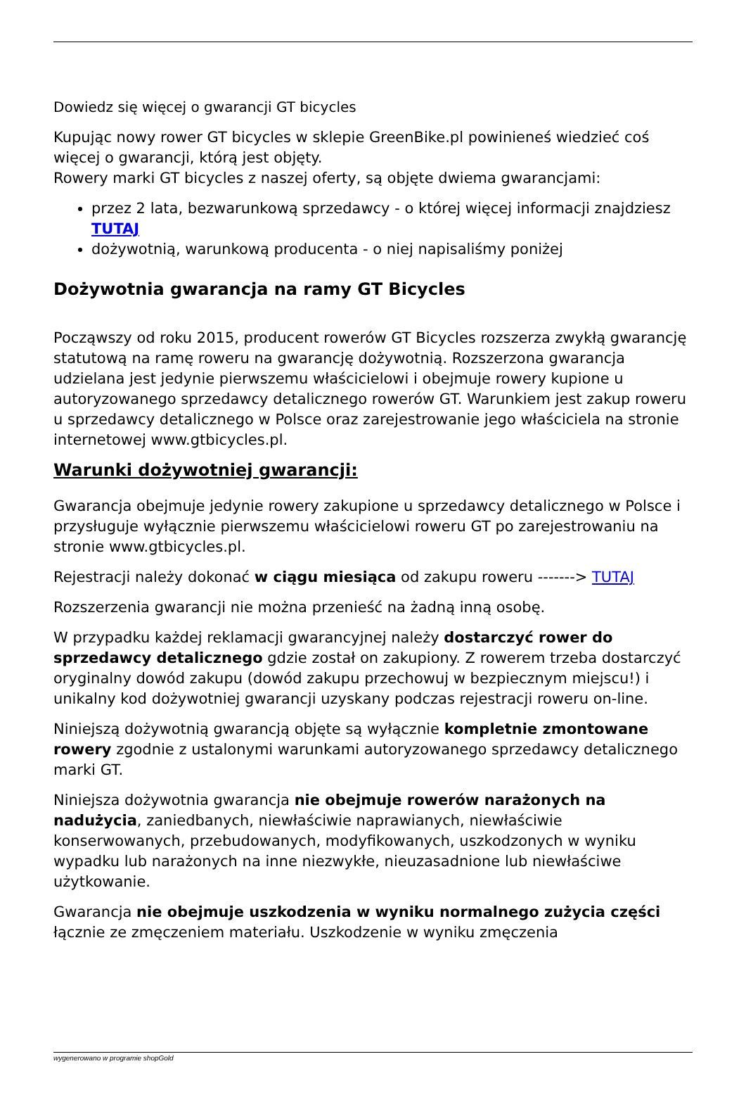Dowiedz się więcej o gwarancji GT bicycles
Kupując nowy rower GT bicycles w sklepie GreenBike.pl powinieneś wiedzieć coś więcej o gwarancji, którą jest objęty.
Rowery marki GT bicycles z naszej oferty, są objęte dwiema gwarancjami:
przez 2 lata, bezwarunkową sprzedawcy - o której więcej informacji znajdziesz TUTAJ
dożywotnią, warunkową producenta - o niej napisaliśmy poniżej
Dożywotnia gwarancja na ramy GT Bicycles
Począwszy od roku 2015, producent rowerów GT Bicycles rozszerza zwykłą gwarancję statutową na ramę roweru na gwarancję dożywotnią. Rozszerzona gwarancja udzielana jest jedynie pierwszemu właścicielowi i obejmuje rowery kupione u autoryzowanego sprzedawcy detalicznego rowerów GT. Warunkiem jest zakup roweru u sprzedawcy detalicznego w Polsce oraz zarejestrowanie jego właściciela na stronie internetowej www.gtbicycles.pl.
Warunki dożywotniej gwarancji:
Gwarancja obejmuje jedynie rowery zakupione u sprzedawcy detalicznego w Polsce i przysługuje wyłącznie pierwszemu właścicielowi roweru GT po zarejestrowaniu na stronie www.gtbicycles.pl.
Rejestracji należy dokonać w ciągu miesiąca od zakupu roweru -------> TUTAJ
Rozszerzenia gwarancji nie można przenieść na żadną inną osobę.
W przypadku każdej reklamacji gwarancyjnej należy dostarczyć rower do sprzedawcy detalicznego gdzie został on zakupiony. Z rowerem trzeba dostarczyć oryginalny dowód zakupu (dowód zakupu przechowuj w bezpiecznym miejscu!) i unikalny kod dożywotniej gwarancji uzyskany podczas rejestracji roweru on-line.
Niniejszą dożywotnią gwarancją objęte są wyłącznie kompletnie zmontowane rowery zgodnie z ustalonymi warunkami autoryzowanego sprzedawcy detalicznego marki GT.
Niniejsza dożywotnia gwarancja nie obejmuje rowerów narażonych na nadużycia, zaniedbanych, niewłaściwie naprawianych, niewłaściwie konserwowanych, przebudowanych, modyfikowanych, uszkodzonych w wyniku wypadku lub narażonych na inne niezwykłe, nieuzasadnione lub niewłaściwe użytkowanie.
Gwarancja nie obejmuje uszkodzenia w wyniku normalnego zużycia części łącznie ze zmęczeniem materiału. Uszkodzenie w wyniku zmęczenia
wygenerowano w programie shopGold